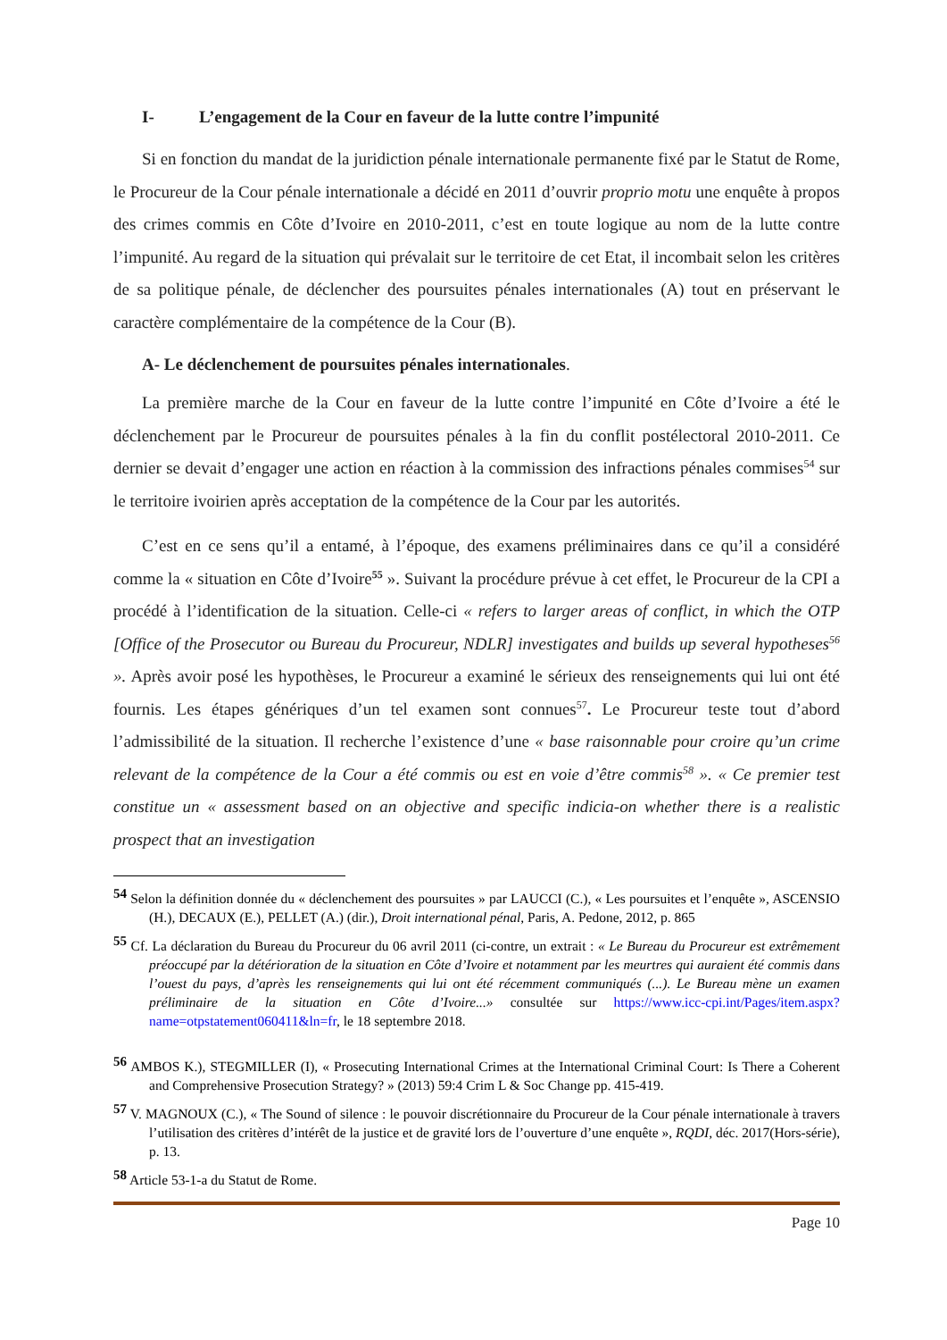I- L’engagement de la Cour en faveur de la lutte contre l’impunité
Si en fonction du mandat de la juridiction pénale internationale permanente fixé par le Statut de Rome, le Procureur de la Cour pénale internationale a décidé en 2011 d’ouvrir proprio motu une enquête à propos des crimes commis en Côte d’Ivoire en 2010-2011, c’est en toute logique au nom de la lutte contre l’impunité. Au regard de la situation qui prévalait sur le territoire de cet Etat, il incombait selon les critères de sa politique pénale, de déclencher des poursuites pénales internationales (A) tout en préservant le caractère complémentaire de la compétence de la Cour (B).
A- Le déclenchement de poursuites pénales internationales.
La première marche de la Cour en faveur de la lutte contre l’impunité en Côte d’Ivoire a été le déclenchement par le Procureur de poursuites pénales à la fin du conflit postélectoral 2010-2011. Ce dernier se devait d’engager une action en réaction à la commission des infractions pénales commises<sup>54</sup> sur le territoire ivoirien après acceptation de la compétence de la Cour par les autorités.
C’est en ce sens qu’il a entamé, à l’époque, des examens préliminaires dans ce qu’il a considéré comme la « situation en Côte d’Ivoire<sup>55</sup> ». Suivant la procédure prévue à cet effet, le Procureur de la CPI a procédé à l’identification de la situation. Celle-ci « refers to larger areas of conflict, in which the OTP [Office of the Prosecutor ou Bureau du Procureur, NDLR] investigates and builds up several hypotheses<sup>56</sup> ». Après avoir posé les hypothèses, le Procureur a examiné le sérieux des renseignements qui lui ont été fournis. Les étapes génériques d’un tel examen sont connues<sup>57</sup>. Le Procureur teste tout d’abord l’admissibilité de la situation. Il recherche l’existence d’une « base raisonnable pour croire qu’un crime relevant de la compétence de la Cour a été commis ou est en voie d’être commis<sup>58</sup> ». « Ce premier test constitue un « assessment based on an objective and specific indicia-on whether there is a realistic prospect that an investigation
54 Selon la définition donnée du « déclenchement des poursuites » par LAUCCI (C.), « Les poursuites et l’enquête », ASCENSIO (H.), DECAUX (E.), PELLET (A.) (dir.), Droit international pénal, Paris, A. Pedone, 2012, p. 865
55 Cf. La déclaration du Bureau du Procureur du 06 avril 2011 (ci-contre, un extrait : « Le Bureau du Procureur est extrêmement préoccupé par la détérioration de la situation en Côte d’Ivoire et notamment par les meurtres qui auraient été commis dans l’ouest du pays, d’après les renseignements qui lui ont été récemment communiqués (...). Le Bureau mène un examen préliminaire de la situation en Côte d’Ivoire...» consultée sur https://www.icc-cpi.int/Pages/item.aspx?name=otpstatement060411&ln=fr, le 18 septembre 2018.
56 AMBOS K.), STEGMILLER (I), « Prosecuting International Crimes at the International Criminal Court: Is There a Coherent and Comprehensive Prosecution Strategy? » (2013) 59:4 Crim L & Soc Change pp. 415-419.
57 V. MAGNOUX (C.), « The Sound of silence : le pouvoir discrétionnaire du Procureur de la Cour pénale internationale à travers l’utilisation des critères d’intérêt de la justice et de gravité lors de l’ouverture d’une enquête », RQDI, déc. 2017(Hors-série), p. 13.
58 Article 53-1-a du Statut de Rome.
Page 10